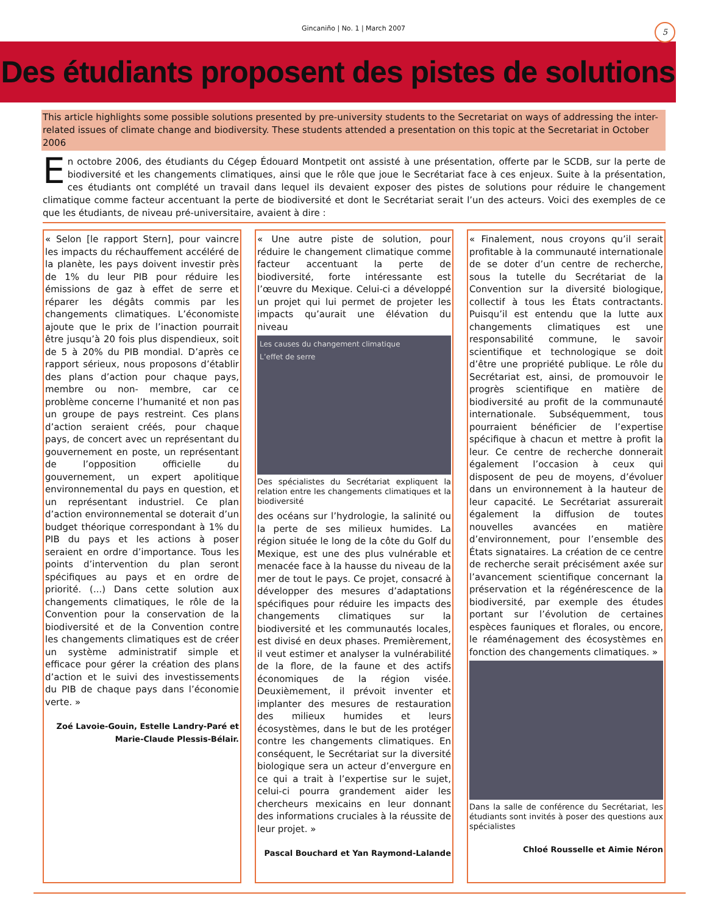Gincaniño | No. 1 | March 2007
5
Des étudiants proposent des pistes de solutions
This article highlights some possible solutions presented by pre-university students to the Secretariat on ways of addressing the inter-related issues of climate change and biodiversity. These students attended a presentation on this topic at the Secretariat in October 2006
En octobre 2006, des étudiants du Cégep Édouard Montpetit ont assisté à une présentation, offerte par le SCDB, sur la perte de biodiversité et les changements climatiques, ainsi que le rôle que joue le Secrétariat face à ces enjeux. Suite à la présentation, ces étudiants ont complété un travail dans lequel ils devaient exposer des pistes de solutions pour réduire le changement climatique comme facteur accentuant la perte de biodiversité et dont le Secrétariat serait l’un des acteurs. Voici des exemples de ce que les étudiants, de niveau pré-universitaire, avaient à dire :
« Selon [le rapport Stern], pour vaincre les impacts du réchauffement accéléré de la planète, les pays doivent investir près de 1% du leur PIB pour réduire les émissions de gaz à effet de serre et réparer les dégâts commis par les changements climatiques. L’économiste ajoute que le prix de l’inaction pourrait être jusqu’à 20 fois plus dispendieux, soit de 5 à 20% du PIB mondial. D’après ce rapport sérieux, nous proposons d’établir des plans d’action pour chaque pays, membre ou non- membre, car ce problème concerne l’humanité et non pas un groupe de pays restreint. Ces plans d’action seraient créés, pour chaque pays, de concert avec un représentant du gouvernement en poste, un représentant de l’opposition officielle du gouvernement, un expert apolitique environnemental du pays en question, et un représentant industriel. Ce plan d’action environnemental se doterait d’un budget théorique correspondant à 1% du PIB du pays et les actions à poser seraient en ordre d’importance. Tous les points d’intervention du plan seront spécifiques au pays et en ordre de priorité. (...) Dans cette solution aux changements climatiques, le rôle de la Convention pour la conservation de la biodiversité et de la Convention contre les changements climatiques est de créer un système administratif simple et efficace pour gérer la création des plans d’action et le suivi des investissements du PIB de chaque pays dans l’économie verte. »
Zoé Lavoie-Gouin, Estelle Landry-Paré et Marie-Claude Plessis-Bélair.
« Une autre piste de solution, pour réduire le changement climatique comme facteur accentuant la perte de biodiversité, forte intéressante est l’œuvre du Mexique. Celui-ci a développé un projet qui lui permet de projeter les impacts qu’aurait une élévation du niveau
Les causes du changement climatique
L’effet de serre
Des spécialistes du Secrétariat expliquent la relation entre les changements climatiques et la biodiversité
des océans sur l’hydrologie, la salinité ou la perte de ses milieux humides. La région située le long de la côte du Golf du Mexique, est une des plus vulnérable et menacée face à la hausse du niveau de la mer de tout le pays. Ce projet, consacré à développer des mesures d’adaptations spécifiques pour réduire les impacts des changements climatiques sur la biodiversité et les communautés locales, est divisé en deux phases. Premièrement, il veut estimer et analyser la vulnérabilité de la flore, de la faune et des actifs économiques de la région visée. Deuxièmement, il prévoit inventer et implanter des mesures de restauration des milieux humides et leurs écosystèmes, dans le but de les protéger contre les changements climatiques. En conséquent, le Secrétariat sur la diversité biologique sera un acteur d’envergure en ce qui a trait à l’expertise sur le sujet, celui-ci pourra grandement aider les chercheurs mexicains en leur donnant des informations cruciales à la réussite de leur projet. »
Pascal Bouchard et Yan Raymond-Lalande
« Finalement, nous croyons qu’il serait profitable à la communauté internationale de se doter d’un centre de recherche, sous la tutelle du Secrétariat de la Convention sur la diversité biologique, collectif à tous les États contractants. Puisqu’il est entendu que la lutte aux changements climatiques est une responsabilité commune, le savoir scientifique et technologique se doit d’être une propriété publique. Le rôle du Secrétariat est, ainsi, de promouvoir le progrès scientifique en matière de biodiversité au profit de la communauté internationale. Subséquemment, tous pourraient bénéficier de l’expertise spécifique à chacun et mettre à profit la leur. Ce centre de recherche donnerait également l’occasion à ceux qui disposent de peu de moyens, d’évoluer dans un environnement à la hauteur de leur capacité. Le Secrétariat assurerait également la diffusion de toutes nouvelles avancées en matière d’environnement, pour l’ensemble des États signataires. La création de ce centre de recherche serait précisément axée sur l’avancement scientifique concernant la préservation et la régénérescence de la biodiversité, par exemple des études portant sur l’évolution de certaines espèces fauniques et florales, ou encore, le réaménagement des écosystèmes en fonction des changements climatiques. »
Dans la salle de conférence du Secrétariat, les étudiants sont invités à poser des questions aux spécialistes
Chloé Rousselle et Aimie Néron